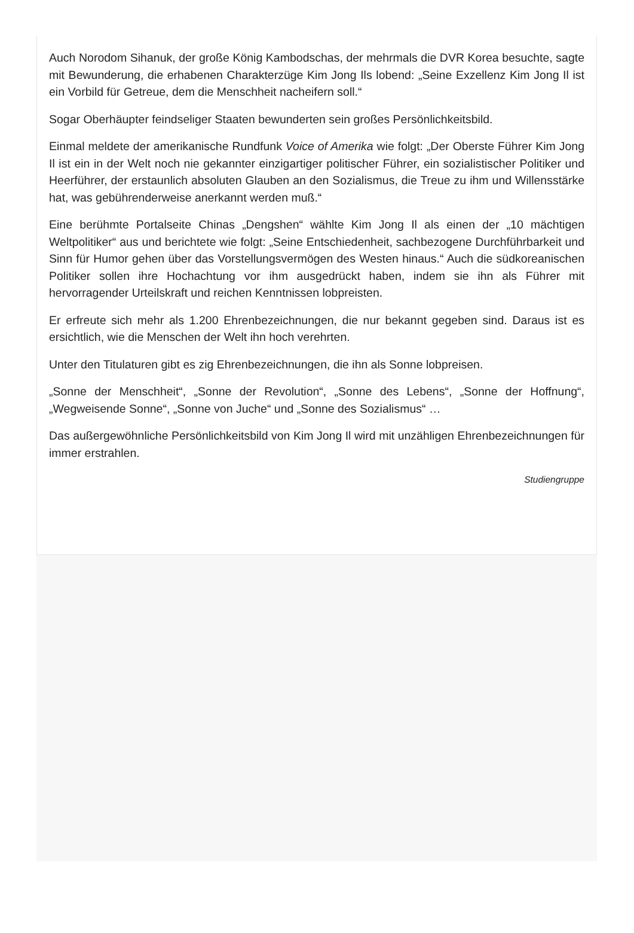Auch Norodom Sihanuk, der große König Kambodschas, der mehrmals die DVR Korea besuchte, sagte mit Bewunderung, die erhabenen Charakterzüge Kim Jong Ils lobend: „Seine Exzellenz Kim Jong Il ist ein Vorbild für Getreue, dem die Menschheit nacheifern soll.“
Sogar Oberhäupter feindseliger Staaten bewunderten sein großes Persönlichkeitsbild.
Einmal meldete der amerikanische Rundfunk Voice of Amerika wie folgt: „Der Oberste Führer Kim Jong Il ist ein in der Welt noch nie gekannter einzigartiger politischer Führer, ein sozialistischer Politiker und Heerführer, der erstaunlich absoluten Glauben an den Sozialismus, die Treue zu ihm und Willensstärke hat, was gebührenderweise anerkannt werden muß.“
Eine berühmte Portalseite Chinas „Dengshen“ wählte Kim Jong Il als einen der „10 mächtigen Weltpolitiker“ aus und berichtete wie folgt: „Seine Entschiedenheit, sachbezogene Durchführbarkeit und Sinn für Humor gehen über das Vorstellungsvermögen des Westen hinaus.“ Auch die südkoreanischen Politiker sollen ihre Hochachtung vor ihm ausgedrückt haben, indem sie ihn als Führer mit hervorragender Urteilskraft und reichen Kenntnissen lobpreisten.
Er erfreute sich mehr als 1.200 Ehrenbezeichnungen, die nur bekannt gegeben sind. Daraus ist es ersichtlich, wie die Menschen der Welt ihn hoch verehrten.
Unter den Titulaturen gibt es zig Ehrenbezeichnungen, die ihn als Sonne lobpreisen.
„Sonne der Menschheit“, „Sonne der Revolution“, „Sonne des Lebens“, „Sonne der Hoffnung“, „Wegweisende Sonne“, „Sonne von Juche“ und „Sonne des Sozialismus“ …
Das außergewöhnliche Persönlichkeitsbild von Kim Jong Il wird mit unzähligen Ehrenbezeichnungen für immer erstrahlen.
Studiengruppe